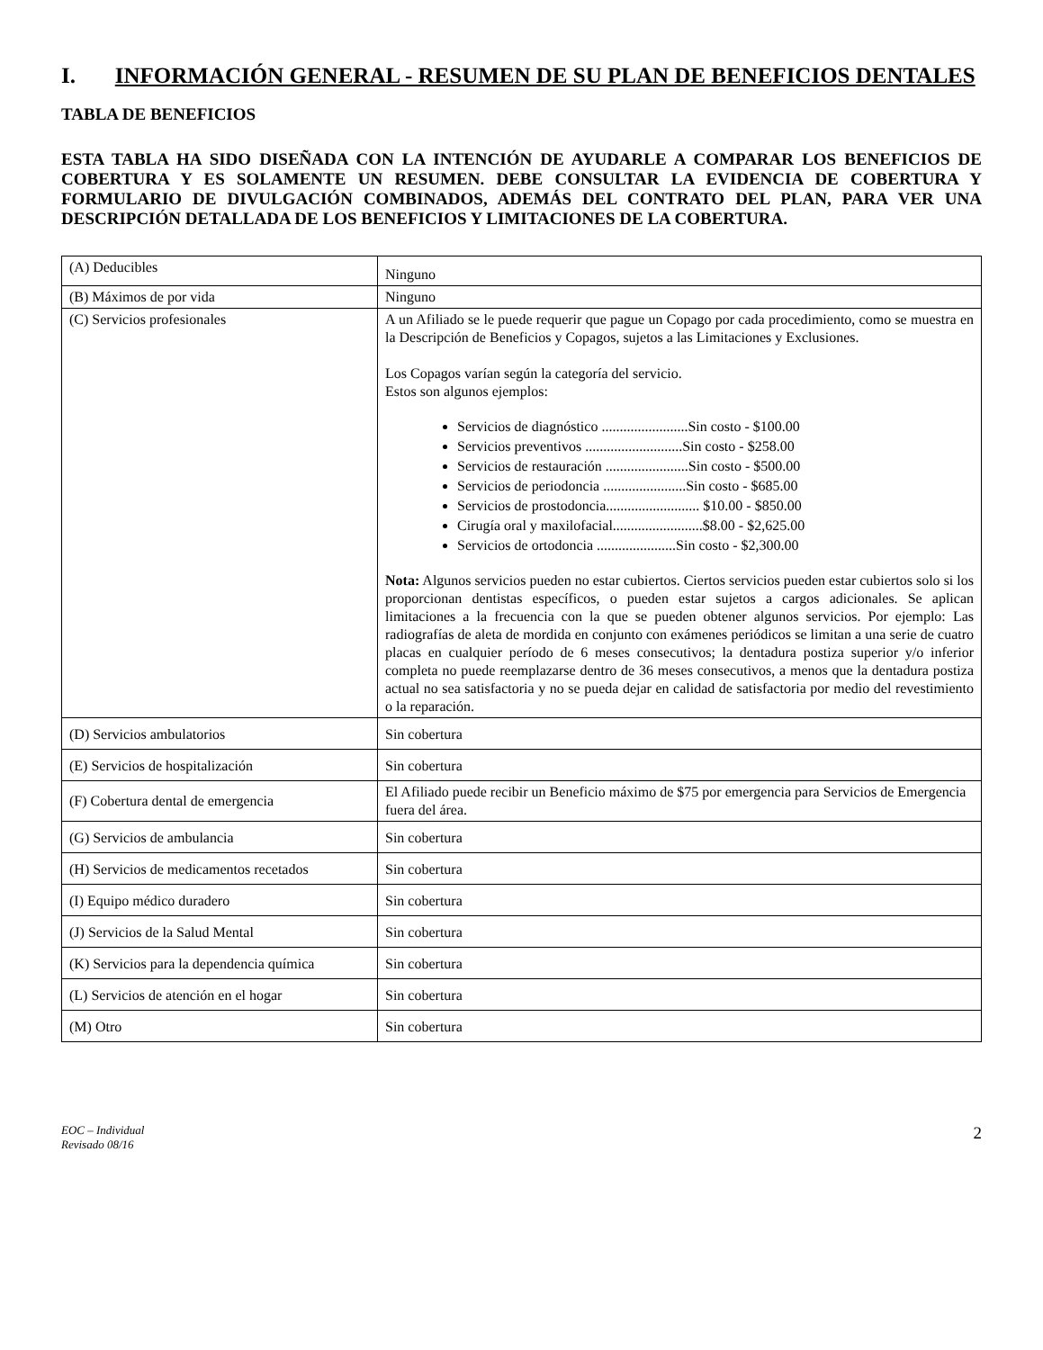I. INFORMACIÓN GENERAL - RESUMEN DE SU PLAN DE BENEFICIOS DENTALES
TABLA DE BENEFICIOS
ESTA TABLA HA SIDO DISEÑADA CON LA INTENCIÓN DE AYUDARLE A COMPARAR LOS BENEFICIOS DE COBERTURA Y ES SOLAMENTE UN RESUMEN. DEBE CONSULTAR LA EVIDENCIA DE COBERTURA Y FORMULARIO DE DIVULGACIÓN COMBINADOS, ADEMÁS DEL CONTRATO DEL PLAN, PARA VER UNA DESCRIPCIÓN DETALLADA DE LOS BENEFICIOS Y LIMITACIONES DE LA COBERTURA.
| (A) Deducibles | Ninguno |
| (B) Máximos de por vida | Ninguno |
| (C) Servicios profesionales | A un Afiliado se le puede requerir que pague un Copago por cada procedimiento, como se muestra en la Descripción de Beneficios y Copagos, sujetos a las Limitaciones y Exclusiones. Los Copagos varían según la categoría del servicio. Estos son algunos ejemplos: Servicios de diagnóstico ........................Sin costo - $100.00 Servicios preventivos ...........................Sin costo - $258.00 Servicios de restauración .......................Sin costo - $500.00 Servicios de periodoncia .......................Sin costo - $685.00 Servicios de prostodoncia.......................... $10.00 - $850.00 Cirugía oral y maxilofacial.........................$8.00 - $2,625.00 Servicios de ortodoncia ......................Sin costo - $2,300.00 Nota: Algunos servicios pueden no estar cubiertos. Ciertos servicios pueden estar cubiertos solo si los proporcionan dentistas específicos, o pueden estar sujetos a cargos adicionales. Se aplican limitaciones a la frecuencia con la que se pueden obtener algunos servicios. Por ejemplo: Las radiografías de aleta de mordida en conjunto con exámenes periódicos se limitan a una serie de cuatro placas en cualquier período de 6 meses consecutivos; la dentadura postiza superior y/o inferior completa no puede reemplazarse dentro de 36 meses consecutivos, a menos que la dentadura postiza actual no sea satisfactoria y no se pueda dejar en calidad de satisfactoria por medio del revestimiento o la reparación. |
| (D) Servicios ambulatorios | Sin cobertura |
| (E) Servicios de hospitalización | Sin cobertura |
| (F) Cobertura dental de emergencia | El Afiliado puede recibir un Beneficio máximo de $75 por emergencia para Servicios de Emergencia fuera del área. |
| (G) Servicios de ambulancia | Sin cobertura |
| (H) Servicios de medicamentos recetados | Sin cobertura |
| (I) Equipo médico duradero | Sin cobertura |
| (J) Servicios de la Salud Mental | Sin cobertura |
| (K) Servicios para la dependencia química | Sin cobertura |
| (L) Servicios de atención en el hogar | Sin cobertura |
| (M) Otro | Sin cobertura |
EOC – Individual
Revisado 08/16
2